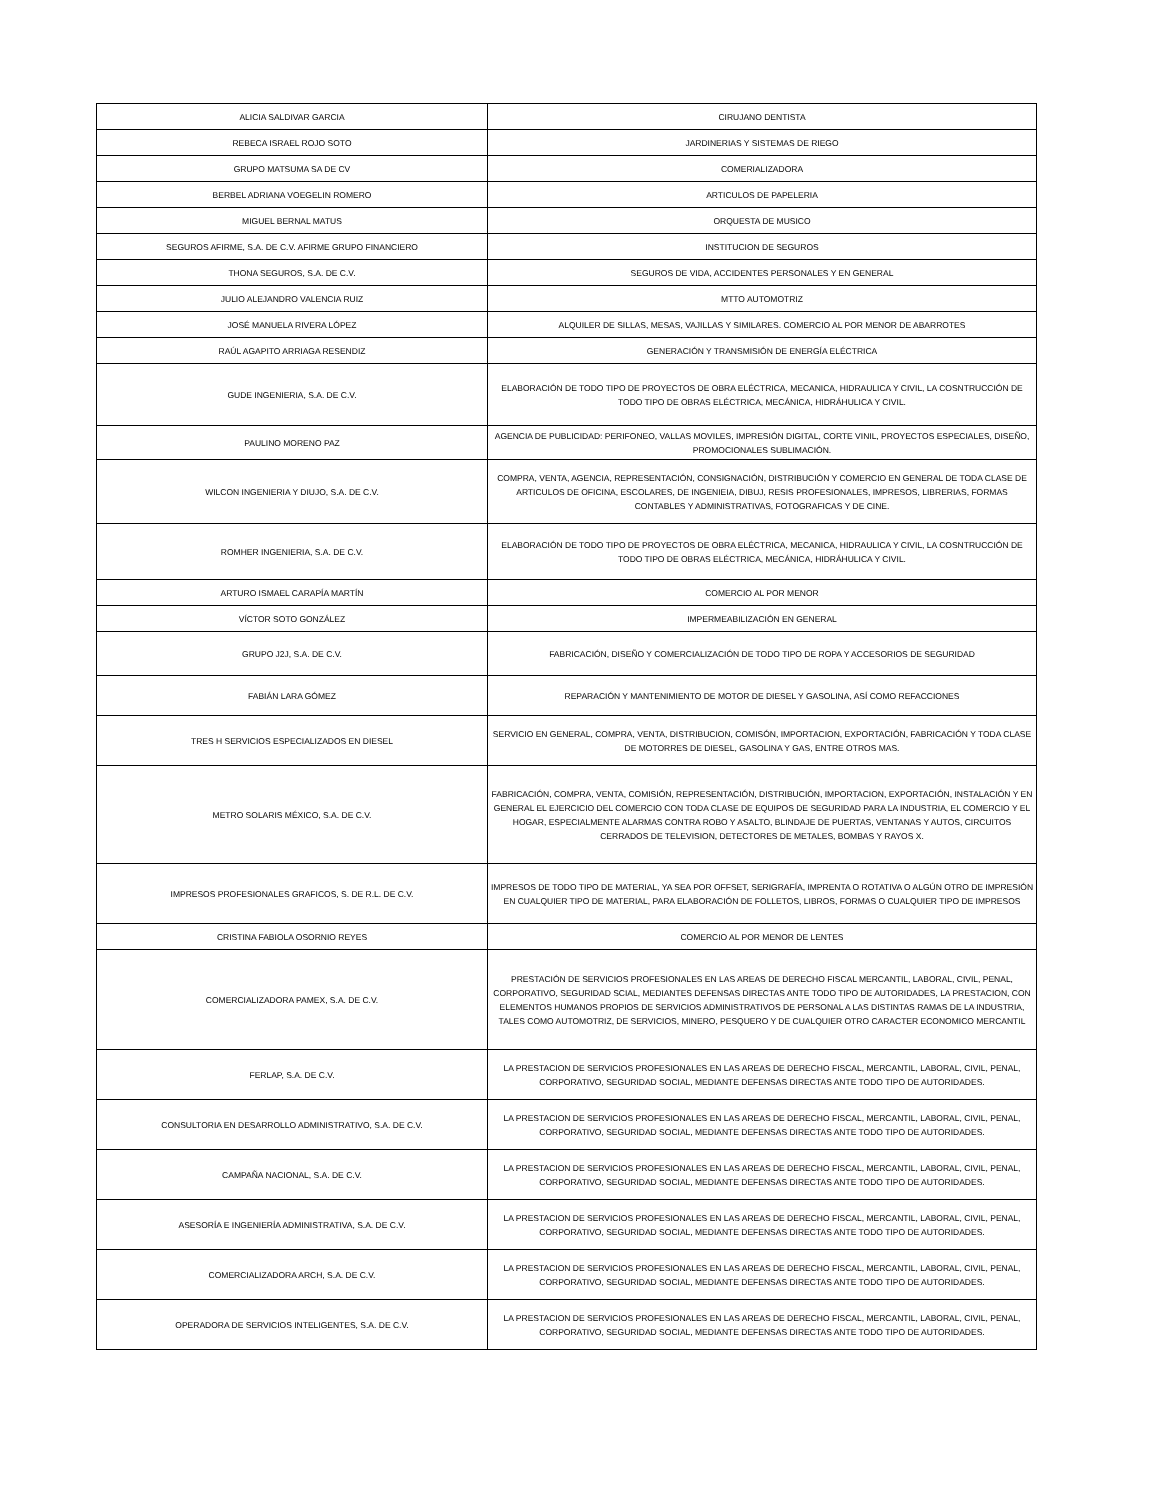| ALICIA SALDIVAR GARCIA | CIRUJANO DENTISTA |
| REBECA ISRAEL ROJO SOTO | JARDINERIAS Y SISTEMAS DE RIEGO |
| GRUPO MATSUMA SA DE CV | COMERIALIZADORA |
| BERBEL ADRIANA VOEGELIN ROMERO | ARTICULOS DE PAPELERIA |
| MIGUEL BERNAL MATUS | ORQUESTA DE MUSICO |
| SEGUROS AFIRME, S.A. DE C.V. AFIRME GRUPO FINANCIERO | INSTITUCION DE SEGUROS |
| THONA SEGUROS, S.A. DE C.V. | SEGUROS DE VIDA, ACCIDENTES PERSONALES Y EN GENERAL |
| JULIO ALEJANDRO VALENCIA RUIZ | MTTO AUTOMOTRIZ |
| JOSÉ MANUELA RIVERA LÓPEZ | ALQUILER DE SILLAS, MESAS, VAJILLAS Y SIMILARES. COMERCIO AL POR MENOR DE ABARROTES |
| RAÚL AGAPITO ARRIAGA RESENDIZ | GENERACIÓN Y TRANSMISIÓN DE ENERGÍA ELÉCTRICA |
| GUDE INGENIERIA, S.A. DE C.V. | ELABORACIÓN DE TODO TIPO DE PROYECTOS DE OBRA ELÉCTRICA, MECANICA, HIDRAULICA Y CIVIL, LA COSNTRUCCIÓN DE TODO TIPO DE OBRAS ELÉCTRICA, MECÁNICA, HIDRÁHULICA Y CIVIL. |
| PAULINO MORENO PAZ | AGENCIA DE PUBLICIDAD: PERIFONEO, VALLAS MOVILES, IMPRESIÓN DIGITAL, CORTE VINIL, PROYECTOS ESPECIALES, DISEÑO, PROMOCIONALES SUBLIMACIÓN. |
| WILCON INGENIERIA Y DIUJO, S.A. DE C.V. | COMPRA, VENTA, AGENCIA, REPRESENTACIÓN, CONSIGNACIÓN, DISTRIBUCIÓN Y COMERCIO EN GENERAL DE TODA CLASE DE ARTICULOS DE OFICINA, ESCOLARES, DE INGENIEIA, DIBUJ, RESIS PROFESIONALES, IMPRESOS, LIBRERIAS, FORMAS CONTABLES Y ADMINISTRATIVAS, FOTOGRAFICAS Y DE CINE. |
| ROMHER INGENIERIA, S.A. DE C.V. | ELABORACIÓN DE TODO TIPO DE PROYECTOS DE OBRA ELÉCTRICA, MECANICA, HIDRAULICA Y CIVIL, LA COSNTRUCCIÓN DE TODO TIPO DE OBRAS ELÉCTRICA, MECÁNICA, HIDRÁHULICA Y CIVIL. |
| ARTURO ISMAEL CARAPÍA MARTÍN | COMERCIO AL POR MENOR |
| VÍCTOR SOTO GONZÁLEZ | IMPERMEABILIZACIÓN EN GENERAL |
| GRUPO J2J, S.A. DE C.V. | FABRICACIÓN, DISEÑO Y COMERCIALIZACIÓN DE TODO TIPO DE ROPA Y ACCESORIOS DE SEGURIDAD |
| FABIÁN LARA GÓMEZ | REPARACIÓN Y MANTENIMIENTO DE MOTOR DE DIESEL Y GASOLINA, ASÍ COMO REFACCIONES |
| TRES H SERVICIOS ESPECIALIZADOS EN DIESEL | SERVICIO EN GENERAL, COMPRA, VENTA, DISTRIBUCION, COMISÓN, IMPORTACION, EXPORTACIÓN, FABRICACIÓN Y TODA CLASE DE MOTORRES DE DIESEL, GASOLINA Y GAS, ENTRE OTROS MAS. |
| METRO SOLARIS MÉXICO, S.A. DE C.V. | FABRICACIÓN, COMPRA, VENTA, COMISIÓN, REPRESENTACIÓN, DISTRIBUCIÓN, IMPORTACION, EXPORTACIÓN, INSTALACIÓN Y EN GENERAL EL EJERCICIO DEL COMERCIO CON TODA CLASE DE EQUIPOS DE SEGURIDAD PARA LA INDUSTRIA, EL COMERCIO Y EL HOGAR, ESPECIALMENTE ALARMAS CONTRA ROBO Y ASALTO, BLINDAJE DE PUERTAS, VENTANAS Y AUTOS, CIRCUITOS CERRADOS DE TELEVISION, DETECTORES DE METALES, BOMBAS Y RAYOS X. |
| IMPRESOS PROFESIONALES GRAFICOS, S. DE R.L. DE C.V. | IMPRESOS DE TODO TIPO DE MATERIAL, YA SEA POR OFFSET, SERIGRAFÍA, IMPRENTA O ROTATIVA O ALGÚN OTRO DE IMPRESIÓN EN CUALQUIER TIPO DE MATERIAL, PARA ELABORACIÓN DE FOLLETOS, LIBROS, FORMAS O CUALQUIER TIPO DE IMPRESOS |
| CRISTINA FABIOLA OSORNIO REYES | COMERCIO AL POR MENOR DE LENTES |
| COMERCIALIZADORA PAMEX, S.A. DE C.V. | PRESTACIÓN DE SERVICIOS PROFESIONALES EN LAS AREAS DE DERECHO FISCAL MERCANTIL, LABORAL, CIVIL, PENAL, CORPORATIVO, SEGURIDAD SCIAL, MEDIANTES DEFENSAS DIRECTAS ANTE TODO TIPO DE AUTORIDADES, LA PRESTACION, CON ELEMENTOS HUMANOS PROPIOS DE SERVICIOS ADMINISTRATIVOS DE PERSONAL A LAS DISTINTAS RAMAS DE LA INDUSTRIA, TALES COMO AUTOMOTRIZ, DE SERVICIOS, MINERO, PESQUERO Y DE CUALQUIER OTRO CARACTER ECONOMICO MERCANTIL |
| FERLAP, S.A. DE C.V. | LA PRESTACION DE SERVICIOS PROFESIONALES EN LAS AREAS DE DERECHO FISCAL, MERCANTIL, LABORAL, CIVIL, PENAL, CORPORATIVO, SEGURIDAD SOCIAL, MEDIANTE DEFENSAS DIRECTAS ANTE TODO TIPO DE AUTORIDADES. |
| CONSULTORIA EN DESARROLLO ADMINISTRATIVO, S.A. DE C.V. | LA PRESTACION DE SERVICIOS PROFESIONALES EN LAS AREAS DE DERECHO FISCAL, MERCANTIL, LABORAL, CIVIL, PENAL, CORPORATIVO, SEGURIDAD SOCIAL, MEDIANTE DEFENSAS DIRECTAS ANTE TODO TIPO DE AUTORIDADES. |
| CAMPAÑA NACIONAL, S.A. DE C.V. | LA PRESTACION DE SERVICIOS PROFESIONALES EN LAS AREAS DE DERECHO FISCAL, MERCANTIL, LABORAL, CIVIL, PENAL, CORPORATIVO, SEGURIDAD SOCIAL, MEDIANTE DEFENSAS DIRECTAS ANTE TODO TIPO DE AUTORIDADES. |
| ASESORÍA E INGENIERÍA ADMINISTRATIVA, S.A. DE C.V. | LA PRESTACION DE SERVICIOS PROFESIONALES EN LAS AREAS DE DERECHO FISCAL, MERCANTIL, LABORAL, CIVIL, PENAL, CORPORATIVO, SEGURIDAD SOCIAL, MEDIANTE DEFENSAS DIRECTAS ANTE TODO TIPO DE AUTORIDADES. |
| COMERCIALIZADORA ARCH, S.A. DE C.V. | LA PRESTACION DE SERVICIOS PROFESIONALES EN LAS AREAS DE DERECHO FISCAL, MERCANTIL, LABORAL, CIVIL, PENAL, CORPORATIVO, SEGURIDAD SOCIAL, MEDIANTE DEFENSAS DIRECTAS ANTE TODO TIPO DE AUTORIDADES. |
| OPERADORA DE SERVICIOS INTELIGENTES, S.A. DE C.V. | LA PRESTACION DE SERVICIOS PROFESIONALES EN LAS AREAS DE DERECHO FISCAL, MERCANTIL, LABORAL, CIVIL, PENAL, CORPORATIVO, SEGURIDAD SOCIAL, MEDIANTE DEFENSAS DIRECTAS ANTE TODO TIPO DE AUTORIDADES. |